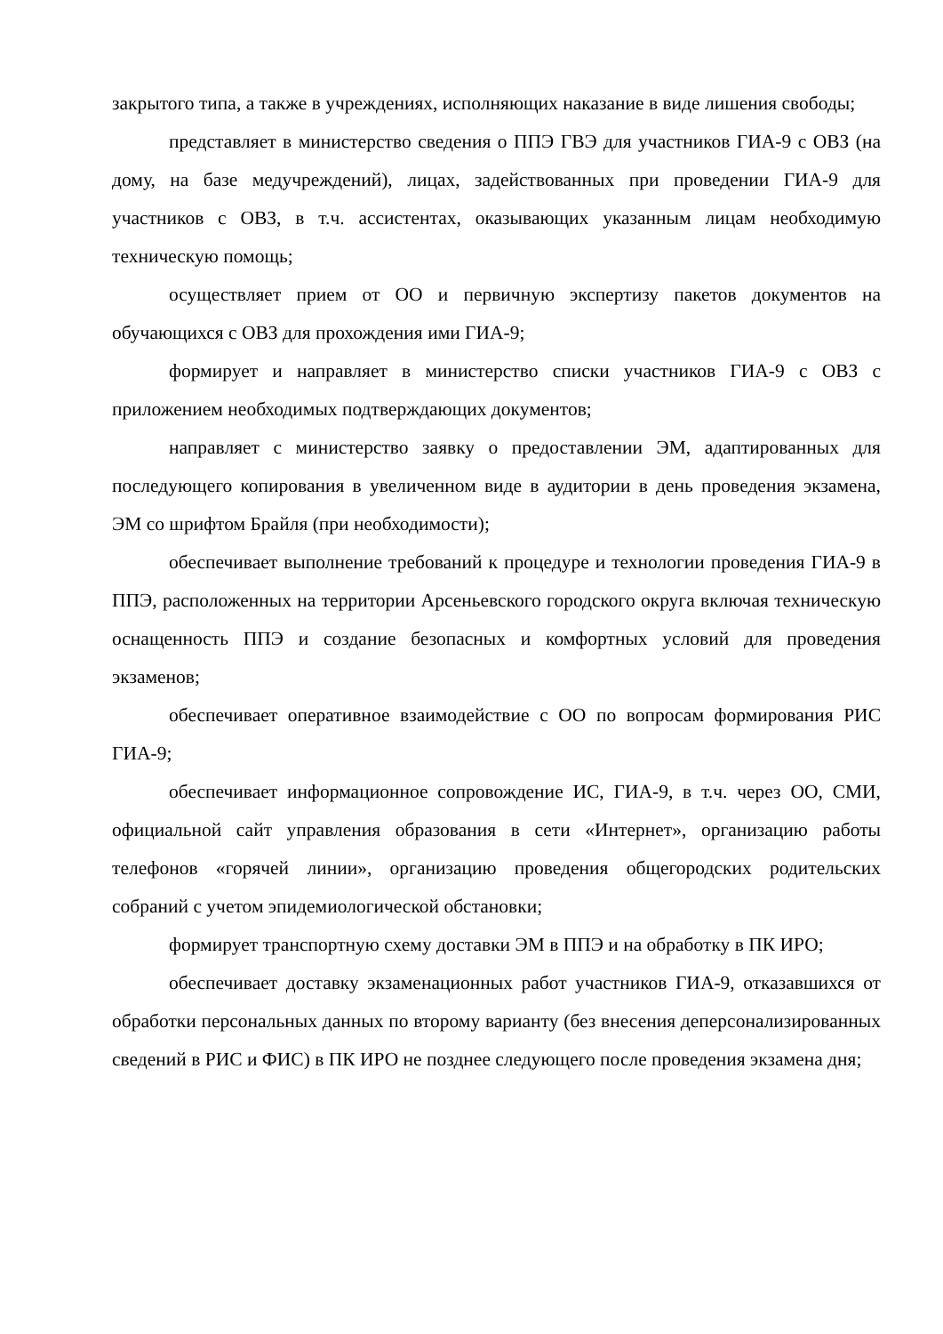закрытого типа, а также в учреждениях, исполняющих наказание в виде лишения свободы;
представляет в министерство сведения о ППЭ ГВЭ для участников ГИА-9 с ОВЗ (на дому, на базе медучреждений), лицах, задействованных при проведении ГИА-9 для участников с ОВЗ, в т.ч. ассистентах, оказывающих указанным лицам необходимую техническую помощь;
осуществляет прием от ОО и первичную экспертизу пакетов документов на обучающихся с ОВЗ для прохождения ими ГИА-9;
формирует и направляет в министерство списки участников ГИА-9 с ОВЗ с приложением необходимых подтверждающих документов;
направляет с министерство заявку о предоставлении ЭМ, адаптированных для последующего копирования в увеличенном виде в аудитории в день проведения экзамена, ЭМ со шрифтом Брайля (при необходимости);
обеспечивает выполнение требований к процедуре и технологии проведения ГИА-9 в ППЭ, расположенных на территории Арсеньевского городского округа включая техническую оснащенность ППЭ и создание безопасных и комфортных условий для проведения экзаменов;
обеспечивает оперативное взаимодействие с ОО по вопросам формирования РИС ГИА-9;
обеспечивает информационное сопровождение ИС, ГИА-9, в т.ч. через ОО, СМИ, официальной сайт управления образования в сети «Интернет», организацию работы телефонов «горячей линии», организацию проведения общегородских родительских собраний с учетом эпидемиологической обстановки;
формирует транспортную схему доставки ЭМ в ППЭ и на обработку в ПК ИРО;
обеспечивает доставку экзаменационных работ участников ГИА-9, отказавшихся от обработки персональных данных по второму варианту (без внесения деперсонализированных сведений в РИС и ФИС) в ПК ИРО не позднее следующего после проведения экзамена дня;